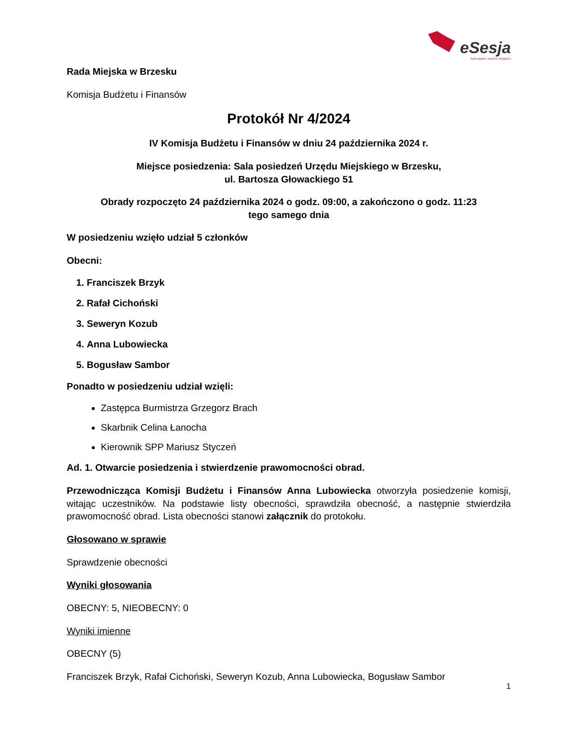eSesja
RADA GMINY / MIASTA / POWIATU
Rada Miejska w Brzesku
Komisja Budżetu i Finansów
Protokół Nr 4/2024
IV Komisja Budżetu i Finansów w dniu 24 października 2024 r.
Miejsce posiedzenia: Sala posiedzeń Urzędu Miejskiego w Brzesku,
ul. Bartosza Głowackiego 51
Obrady rozpoczęto 24 października 2024 o godz. 09:00, a zakończono o godz. 11:23
tego samego dnia
W posiedzeniu wzięło udział 5 członków
Obecni:
1. Franciszek Brzyk
2. Rafał Cichoński
3. Seweryn Kozub
4. Anna Lubowiecka
5. Bogusław Sambor
Ponadto w posiedzeniu udział wzięli:
Zastępca Burmistrza Grzegorz Brach
Skarbnik Celina Łanocha
Kierownik SPP Mariusz Styczeń
Ad. 1. Otwarcie posiedzenia i stwierdzenie prawomocności obrad.
Przewodnicząca Komisji Budżetu i Finansów Anna Lubowiecka otworzyła posiedzenie komisji, witając uczestników. Na podstawie listy obecności, sprawdziła obecność, a następnie stwierdziła prawomocność obrad. Lista obecności stanowi załącznik do protokołu.
Głosowano w sprawie
Sprawdzenie obecności
Wyniki głosowania
OBECNY: 5, NIEOBECNY: 0
Wyniki imienne
OBECNY (5)
Franciszek Brzyk, Rafał Cichoński, Seweryn Kozub, Anna Lubowiecka, Bogusław Sambor
1